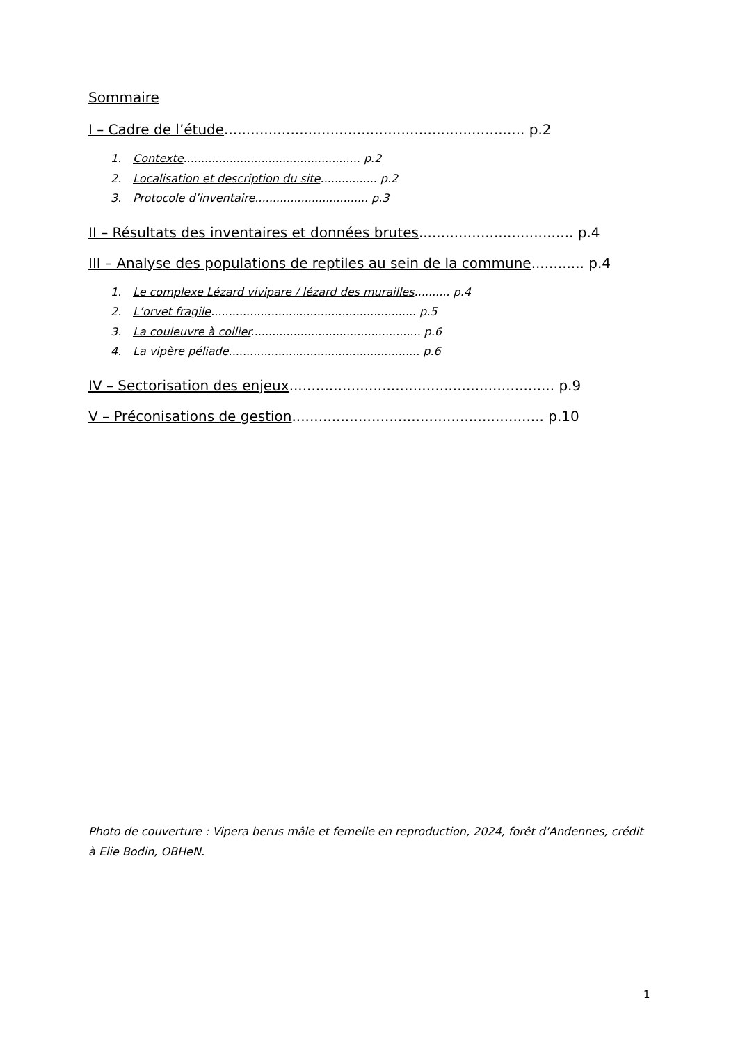Sommaire
I – Cadre de l’étude.................................................................... p.2
1. Contexte.................................................. p.2
2. Localisation et description du site................ p.2
3. Protocole d’inventaire................................ p.3
II – Résultats des inventaires et données brutes................................... p.4
III – Analyse des populations de reptiles au sein de la commune............ p.4
1. Le complexe Lézard vivipare / lézard des murailles.......... p.4
2. L’orvet fragile.......................................................... p.5
3. La couleuvre à collier................................................ p.6
4. La vipère péliade...................................................... p.6
IV – Sectorisation des enjeux............................................................ p.9
V – Préconisations de gestion......................................................... p.10
Photo de couverture : Vipera berus mâle et femelle en reproduction, 2024, forêt d’Andennes, crédit à Elie Bodin, OBHeN.
1